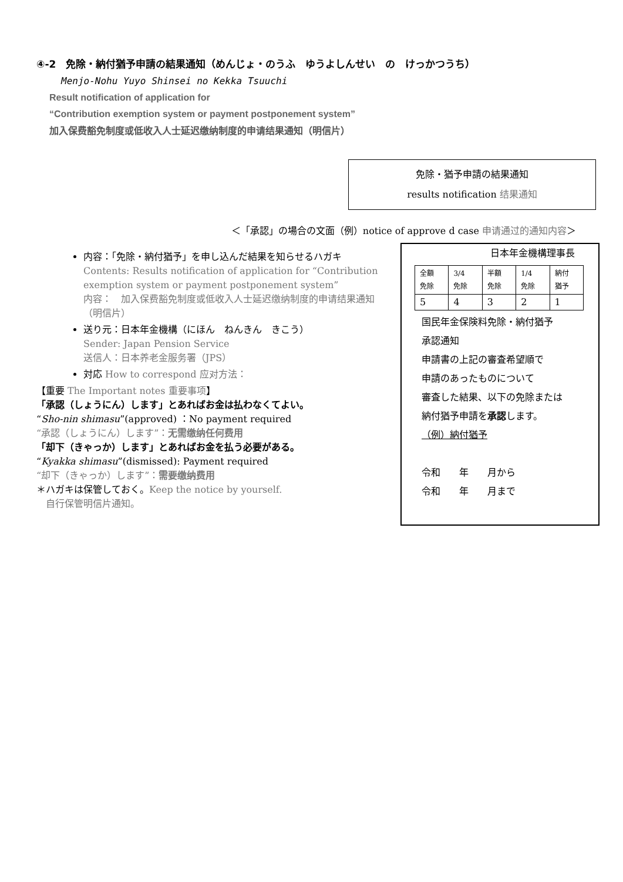④-2　免除・納付猶予申請の結果通知（めんじょ・のうふ　ゆうよしんせい　の　けっかつうち）
Menjo-Nohu Yuyo Shinsei no Kekka Tsuuchi
Result notification of application for
“Contribution exemption system or payment postponement system”
加入保费豁免制度或低收入人士延迟缴纳制度的申请结果通知（明信片）
免除・猶予申請の結果通知
results notification 结果通知
＜「承認」の場合の文面（例）notice of approve d case 申请通过的通知内容＞
内容：「免除・納付猶予」を申し込んだ結果を知らせるハガキ
Contents: Results notification of application for “Contribution exemption system or payment postponement system”
内容：　加入保费豁免制度或低收入人士延迟缴纳制度的申请结果通知（明信片）
送り元：日本年金機構（にほん　ねんきん　きこう）
Sender: Japan Pension Service
送信人：日本养老金服务署（JPS）
対応 How to correspond 应对方法：
【重要 The Important notes 重要事项】
「承認（しょうにん）します」とあればお金は払わなくてよい。
“Sho-nin shimasu”(approved) ：No payment required
“承認（しょうにん）します”：无需缴纳任何费用
「却下（きゃっか）します」とあればお金を払う必要がある。
“Kyakka shimasu”(dismissed): Payment required
“却下（きゃっか）します”：需要缴纳费用
＊ハガキは保管しておく。Keep the notice by yourself.
　自行保管明信片通知。
日本年金機構理事長
| 全額 免除 | 3/4 免除 | 半額 免除 | 1/4 免除 | 納付 猶予 |
| 5 | 4 | 3 | 2 | 1 |
国民年金保険料免除・納付猶予
承認通知
申請書の上記の審査希望順で
申請のあったものについて
審査した結果、以下の免除または
納付猶予申請を承認します。
（例）納付猶予
令和　　年　　月から
令和　　年　　月まで